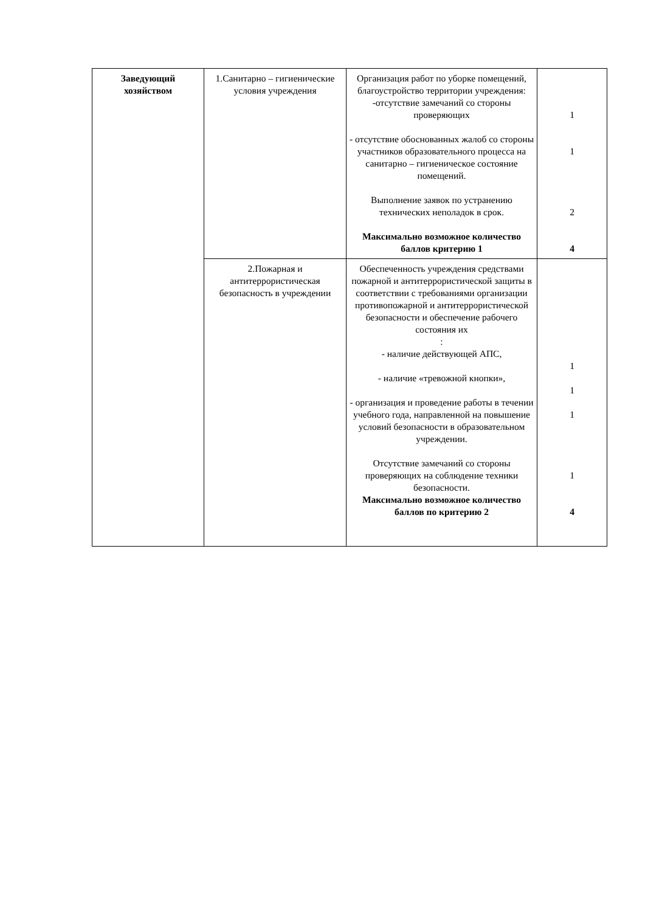| Заведующий хозяйством | 1.Санитарно – гигиенические условия учреждения | Организация работ по уборке помещений, благоустройство территории учреждения: -отсутствие замечаний со стороны проверяющих - отсутствие обоснованных жалоб со стороны участников образовательного процесса на санитарно – гигиеническое состояние помещений. Выполнение заявок по устранению технических неполадок в срок. Максимально возможное количество баллов критерию 1 | 1 1 2 4 |
| | 2.Пожарная и антитеррористическая безопасность в учреждении | Обеспеченность учреждения средствами пожарной и антитеррористической защиты в соответствии с требованиями организации противопожарной и антитеррористической безопасности и обеспечение рабочего состояния их : - наличие действующей АПС, - наличие «тревожной кнопки», - организация и проведение работы в течении учебного года, направленной на повышение условий безопасности в образовательном учреждении. Отсутствие замечаний со стороны проверяющих на соблюдение техники безопасности. Максимально возможное количество баллов по критерию 2 | 1 1 1 1 4 |